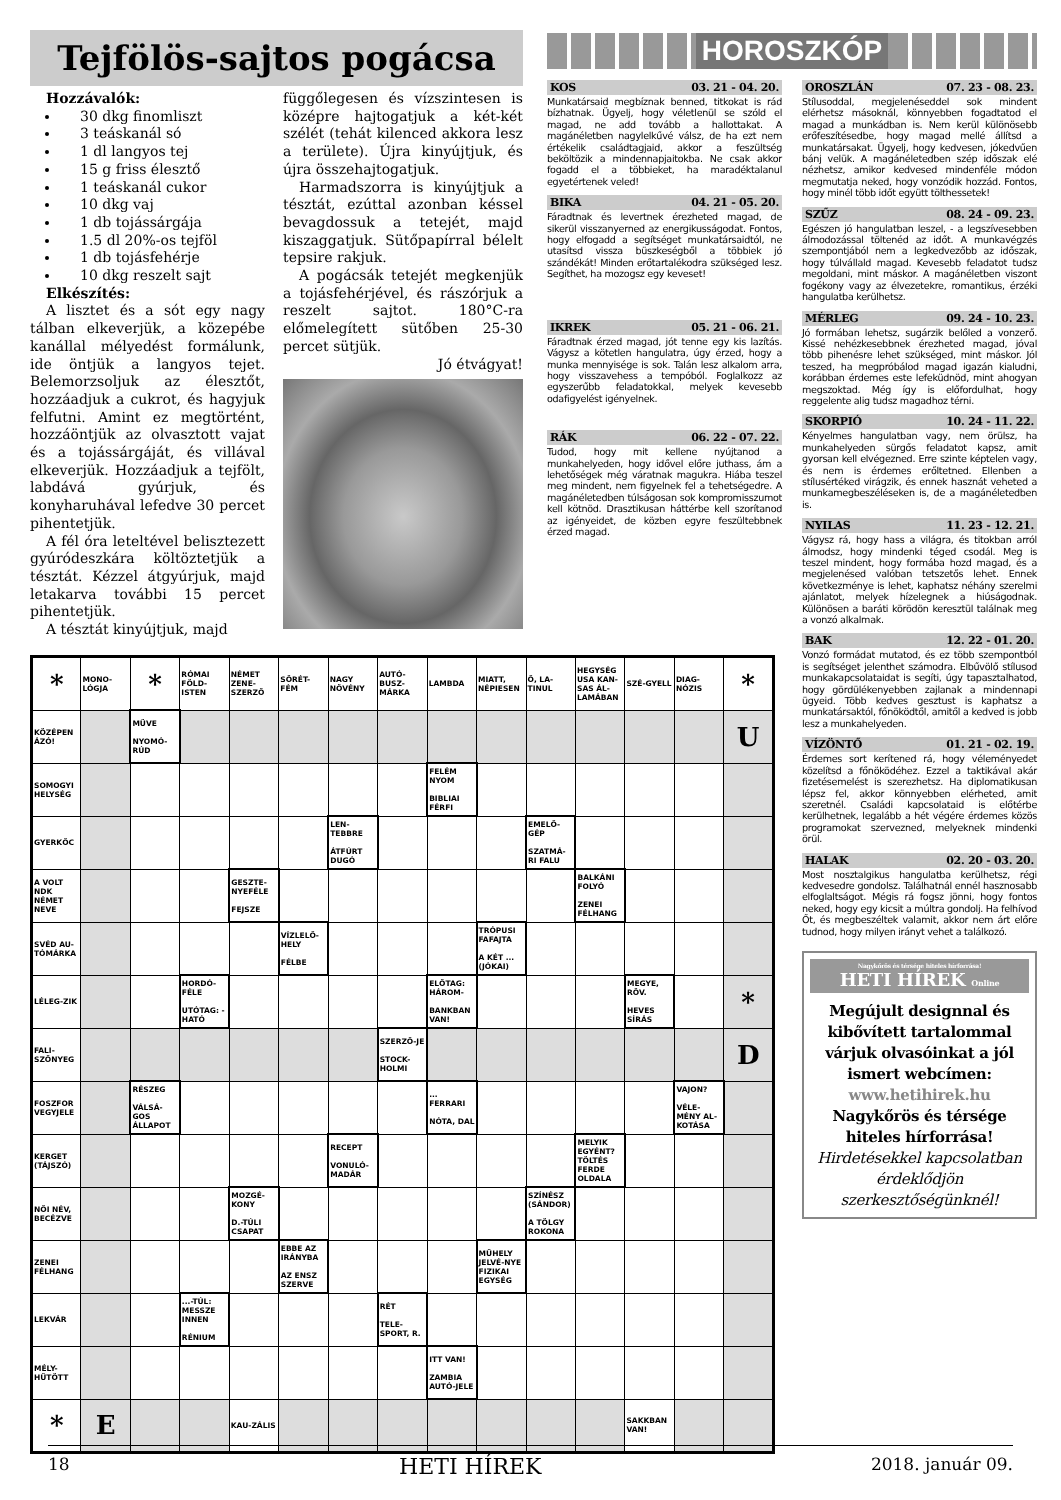Tejfölös-sajtos pogácsa
Hozzávalók:
30 dkg finomliszt
3 teáskanál só
1 dl langyos tej
15 g friss élesztő
1 teáskanál cukor
10 dkg vaj
1 db tojássárgája
1.5 dl 20%-os tejföl
1 db tojásfehérje
10 dkg reszelt sajt
Elkészítés:
A lisztet és a sót egy nagy tálban elkeverjük, a közepébe kanállal mélyedést formálunk, ide öntjük a langyos tejet. Belemorzsoljuk az élesztőt, hozzáadjuk a cukrot, és hagyjuk felfutni. Amint ez megtörtént, hozzáöntjük az olvasztott vajat és a tojássárgáját, és villával elkeverjük. Hozzáadjuk a tejfölt, labdává gyúrjuk, és konyharuhával lefedve 30 percet pihentetjük.
A fél óra leteltével belisztezett gyúródeszkára költöztetjük a tésztát. Kézzel átgyúrjuk, majd letakarva további 15 percet pihentetjük.
A tésztát kinyújtjuk, majd
függőlegesen és vízszintesen is középre hajtogatjuk a két-két szélét (tehát kilenced akkora lesz a területe). Újra kinyújtjuk, és újra összehajtogatjuk.
Harmadszorra is kinyújtjuk a tésztát, ezúttal azonban késsel bevagdossuk a tetejét, majd kiszaggatjuk. Sütőpapírral bélelt tepsire rakjuk.
A pogácsák tetejét megkenjük a tojásfehérjével, és rászórjuk a reszelt sajtot. 180°C-ra előmelegített sütőben 25-30 percet sütjük.
Jó étvágyat!
HOROSZKÓP
KOS 03. 21 - 04. 20.
Munkatársaid megbíznak benned, titkokat is rád bízhatnak. Ügyelj, hogy véletlenül se szóld el magad, ne add tovább a hallottakat. A magánéletben nagylelkűvé válsz, de ha ezt nem értékelik családtagjaid, akkor a feszültség beköltözik a mindennapjaitokba. Ne csak akkor fogadd el a többieket, ha maradéktalanul egyetértenek veled!
BIKA 04. 21 - 05. 20.
Fáradtnak és levertnek érezheted magad, de sikerül visszanyerned az energikusságodat. Fontos, hogy elfogadd a segítséget munkatársaidtól, ne utasítsd vissza büszkeségből a többiek jó szándékát! Minden erőtartalékodra szükséged lesz. Segíthet, ha mozogsz egy keveset!
IKREK 05. 21 - 06. 21.
Fáradtnak érzed magad, jót tenne egy kis lazítás. Vágysz a kötetlen hangulatra, úgy érzed, hogy a munka mennyisége is sok. Talán lesz alkalom arra, hogy visszavehess a tempóból. Foglalkozz az egyszerűbb feladatokkal, melyek kevesebb odafigyelést igényelnek.
RÁK 06. 22 - 07. 22.
Tudod, hogy mit kellene nyújtanod a munkahelyeden, hogy idővel előre juthass, ám a lehetőségek még váratnak magukra. Hiába teszel meg mindent, nem figyelnek fel a tehetségedre. A magánéletedben túlságosan sok kompromisszumot kell kötnöd. Drasztikusan háttérbe kell szorítanod az igényeidet, de közben egyre feszültebbnek érzed magad.
OROSZLÁN 07. 23 - 08. 23.
Stílusoddal, megjelenéseddel sok mindent elérhetsz másoknál, könnyebben fogadtatod el magad a munkádban is. Nem kerül különösebb erőfeszítésedbe, hogy magad mellé állítsd a munkatársakat. Ügyelj, hogy kedvesen, jókedvűen bánj velük. A magánéletedben szép időszak elé nézhetsz, amikor kedvesed mindenféle módon megmutatja neked, hogy vonzódik hozzád. Fontos, hogy minél több időt együtt tölthessetek!
SZŰZ 08. 24 - 09. 23.
Egészen jó hangulatban leszel, - a legszívesebben álmodozással töltenéd az időt. A munkavégzés szempontjából nem a legkedvezőbb az időszak, hogy túlvállald magad. Kevesebb feladatot tudsz megoldani, mint máskor. A magánéletben viszont fogékony vagy az élvezetekre, romantikus, érzéki hangulatba kerülhetsz.
MÉRLEG 09. 24 - 10. 23.
Jó formában lehetsz, sugárzik belőled a vonzerő. Kissé nehézkesebbnek érezheted magad, jóval több pihenésre lehet szükséged, mint máskor. Jól teszed, ha megpróbálod magad igazán kialudni, korábban érdemes este lefeküdnöd, mint ahogyan megszoktad. Még így is előfordulhat, hogy reggelente alig tudsz magadhoz térni.
SKORPIÓ 10. 24 - 11. 22.
Kényelmes hangulatban vagy, nem örülsz, ha munkahelyeden sürgős feladatot kapsz, amit gyorsan kell elvégezned. Erre szinte képtelen vagy, és nem is érdemes erőltetned. Ellenben a stílusértéked virágzik, és ennek hasznát veheted a munkamegbeszéléseken is, de a magánéletedben is.
NYILAS 11. 23 - 12. 21.
Vágysz rá, hogy hass a világra, és titokban arról álmodsz, hogy mindenki téged csodál. Meg is teszel mindent, hogy formába hozd magad, és a megjelenésed valóban tetszetős lehet. Ennek következménye is lehet, kaphatsz néhány szerelmi ajánlatot, melyek hízelegnek a hiúságodnak. Különösen a baráti körödön keresztül találnak meg a vonzó alkalmak.
BAK 12. 22 - 01. 20.
Vonzó formádat mutatod, és ez több szempontból is segítséget jelenthet számodra. Elbűvölő stílusod munkakapcsolataidat is segíti, úgy tapasztalhatod, hogy gördülékenyebben zajlanak a mindennapi ügyeid. Több kedves gesztust is kaphatsz a munkatársaktól, főnöködtől, amitől a kedved is jobb lesz a munkahelyeden.
VÍZÖNTŐ 01. 21 - 02. 19.
Érdemes sort kerítened rá, hogy véleményedet közelítsd a főnöködéhez. Ezzel a taktikával akár fizetésemelést is szerezhetsz. Ha diplomatikusan lépsz fel, akkor könnyebben elérheted, amit szeretnél. Családi kapcsolataid is előtérbe kerülhetnek, legalább a hét végére érdemes közös programokat szervezned, melyeknek mindenki örül.
HALAK 02. 20 - 03. 20.
Most nosztalgikus hangulatba kerülhetsz, régi kedvesedre gondolsz. Találhatnál ennél hasznosabb elfoglaltságot. Mégis rá fogsz jönni, hogy fontos neked, hogy egy kicsit a múltra gondolj. Ha felhívod Őt, és megbeszéltek valamit, akkor nem árt előre tudnod, hogy milyen irányt vehet a találkozó.
Nagykőrös és térsége hiteles hírforrása!
HETI HÍREK Online
Megújult designnal és kibővített tartalommal várjuk olvasóinkat a jól ismert webcímen:
www.hetihirek.hu
Nagykőrös és térsége hiteles hírforrása!
Hirdetésekkel kapcsolatban érdeklődjön szerkesztőségünknél!
| * | MONO-LÓGJA | * | RÓMAI FÖLD-ISTEN | NÉMET ZENE-SZERZŐ | SÖRÉT-FÉM | NAGY NÖVÉNY | AUTÓ-BUSZ-MÁRKA | LAMBDA | MIATT, NÉPIESEN | Ő, LA-TINUL | HEGYSÉG USA KAN-SAS ÁL-LAMÁBAN | SZÉ-GYELL | DIAG-NÓZIS | * |
| KÖZÉPEN ÁZÓ! | | MÜVE NYOMÓ-RÚD | | | | | | | | | | | | U |
| SOMOGYI HELYSÉG | | | | | | | | FELÉM NYOM BIBLIAI FÉRFI | | | | | | |
| GYERKŐC | | | | | | LEN-TEBBRE ÁTFÚRT DUGÓ | | | | EMELŐ-GÉP SZATMÁ-RI FALU | | | | |
| A VOLT NDK NÉMET NEVE | | | | GESZTE-NYEFÉLE FEJSZE | | | | | | | BALKÁNI FOLYÓ ZENEI FÉLHANG | | | |
| SVÉD AU-TÓMÁRKA | | | | | VÍZLELŐ-HELY FÉLBE | | | | TRÓPUSI FAFAJTA A KÉT ... (JÓKAI) | | | | | |
| LÉLEG-ZIK | | | HORDÓ-FÉLE UTÓTAG: -HATÓ | | | | | ELŐTAG: HÁROM- BANKBAN VAN! | | | | MEGYE, RÖV. HEVES SÍRÁS | | * |
| FALI-SZŐNYEG | | | | | | | SZERZŐ-JE STOCK-HOLMI | | | | | | | D |
| FOSZFOR VEGYJELE | | RÉSZEG VÁLSÁ-GOS ÁLLAPOT | | | | | | ... FERRARI NÓTA, DAL | | | | | VAJON? VÉLE-MÉNY AL-KOTÁSA | |
| KERGET (TÁJSZÓ) | | | | | | RECEPT VONULÓ-MADÁR | | | | | MELYIK EGYÉNT? TÖLTÉS FERDE OLDALA | | | |
| NŐI NÉV, BECÉZVE | | | | MOZGÉ-KONY D.-TÚLI CSAPAT | | | | | | SZÍNÉSZ (SÁNDOR) A TÖLGY ROKONA | | | | |
| ZENEI FÉLHANG | | | | | EBBE AZ IRÁNYBA AZ ENSZ SZERVE | | | | MŰHELY JELVÉ-NYE FIZIKAI EGYSÉG | | | | | |
| LEKVÁR | | | ...-TÚL: MESSZE INNEN RÉNIUM | | | | RÉT TELE-SPORT, R. | | | | | | | |
| MÉLY-HŰTÖTT | | | | | | | | ITT VAN! ZAMBIA AUTÓ-JELE | | | | | | |
| * | E | | | KAU-ZÁLIS | | | | | | | | SAKKBAN VAN! | | |
18 HETI HÍREK 2018. január 09.